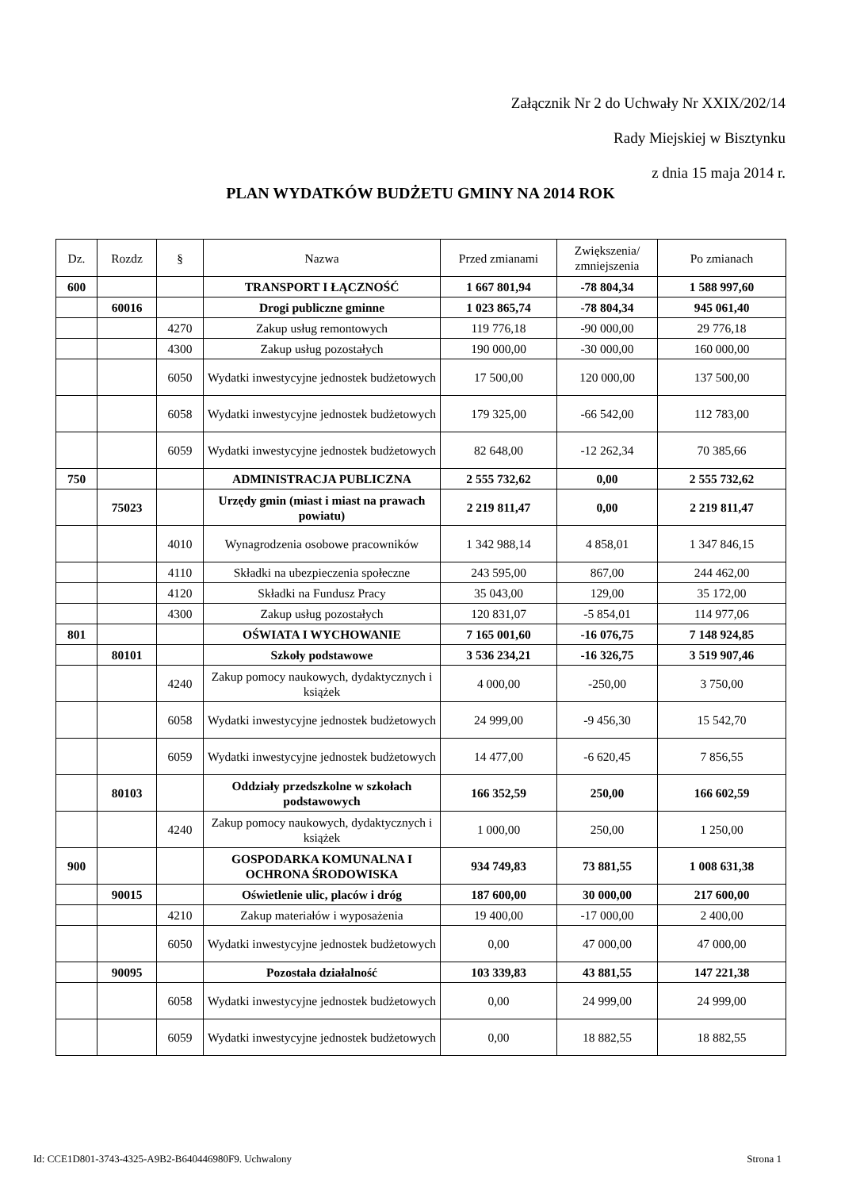Załącznik Nr 2 do Uchwały Nr XXIX/202/14
Rady Miejskiej w Bisztynku
z dnia 15 maja 2014 r.
PLAN WYDATKÓW BUDŻETU GMINY NA 2014 ROK
| Dz. | Rozdz | § | Nazwa | Przed zmianami | Zwiększenia/ zmniejszenia | Po zmianach |
| --- | --- | --- | --- | --- | --- | --- |
| 600 | | | TRANSPORT I ŁĄCZNOŚĆ | 1 667 801,94 | -78 804,34 | 1 588 997,60 |
| | 60016 | | Drogi publiczne gminne | 1 023 865,74 | -78 804,34 | 945 061,40 |
| | | 4270 | Zakup usług remontowych | 119 776,18 | -90 000,00 | 29 776,18 |
| | | 4300 | Zakup usług pozostałych | 190 000,00 | -30 000,00 | 160 000,00 |
| | | 6050 | Wydatki inwestycyjne jednostek budżetowych | 17 500,00 | 120 000,00 | 137 500,00 |
| | | 6058 | Wydatki inwestycyjne jednostek budżetowych | 179 325,00 | -66 542,00 | 112 783,00 |
| | | 6059 | Wydatki inwestycyjne jednostek budżetowych | 82 648,00 | -12 262,34 | 70 385,66 |
| 750 | | | ADMINISTRACJA PUBLICZNA | 2 555 732,62 | 0,00 | 2 555 732,62 |
| | 75023 | | Urzędy gmin (miast i miast na prawach powiatu) | 2 219 811,47 | 0,00 | 2 219 811,47 |
| | | 4010 | Wynagrodzenia osobowe pracowników | 1 342 988,14 | 4 858,01 | 1 347 846,15 |
| | | 4110 | Składki na ubezpieczenia społeczne | 243 595,00 | 867,00 | 244 462,00 |
| | | 4120 | Składki na Fundusz Pracy | 35 043,00 | 129,00 | 35 172,00 |
| | | 4300 | Zakup usług pozostałych | 120 831,07 | -5 854,01 | 114 977,06 |
| 801 | | | OŚWIATA I WYCHOWANIE | 7 165 001,60 | -16 076,75 | 7 148 924,85 |
| | 80101 | | Szkoły podstawowe | 3 536 234,21 | -16 326,75 | 3 519 907,46 |
| | | 4240 | Zakup pomocy naukowych, dydaktycznych i książek | 4 000,00 | -250,00 | 3 750,00 |
| | | 6058 | Wydatki inwestycyjne jednostek budżetowych | 24 999,00 | -9 456,30 | 15 542,70 |
| | | 6059 | Wydatki inwestycyjne jednostek budżetowych | 14 477,00 | -6 620,45 | 7 856,55 |
| | 80103 | | Oddziały przedszkolne w szkołach podstawowych | 166 352,59 | 250,00 | 166 602,59 |
| | | 4240 | Zakup pomocy naukowych, dydaktycznych i książek | 1 000,00 | 250,00 | 1 250,00 |
| 900 | | | GOSPODARKA KOMUNALNA I OCHRONA ŚRODOWISKA | 934 749,83 | 73 881,55 | 1 008 631,38 |
| | 90015 | | Oświetlenie ulic, placów i dróg | 187 600,00 | 30 000,00 | 217 600,00 |
| | | 4210 | Zakup materiałów i wyposażenia | 19 400,00 | -17 000,00 | 2 400,00 |
| | | 6050 | Wydatki inwestycyjne jednostek budżetowych | 0,00 | 47 000,00 | 47 000,00 |
| | 90095 | | Pozostała działalność | 103 339,83 | 43 881,55 | 147 221,38 |
| | | 6058 | Wydatki inwestycyjne jednostek budżetowych | 0,00 | 24 999,00 | 24 999,00 |
| | | 6059 | Wydatki inwestycyjne jednostek budżetowych | 0,00 | 18 882,55 | 18 882,55 |
Id: CCE1D801-3743-4325-A9B2-B640446980F9. Uchwalony Strona 1